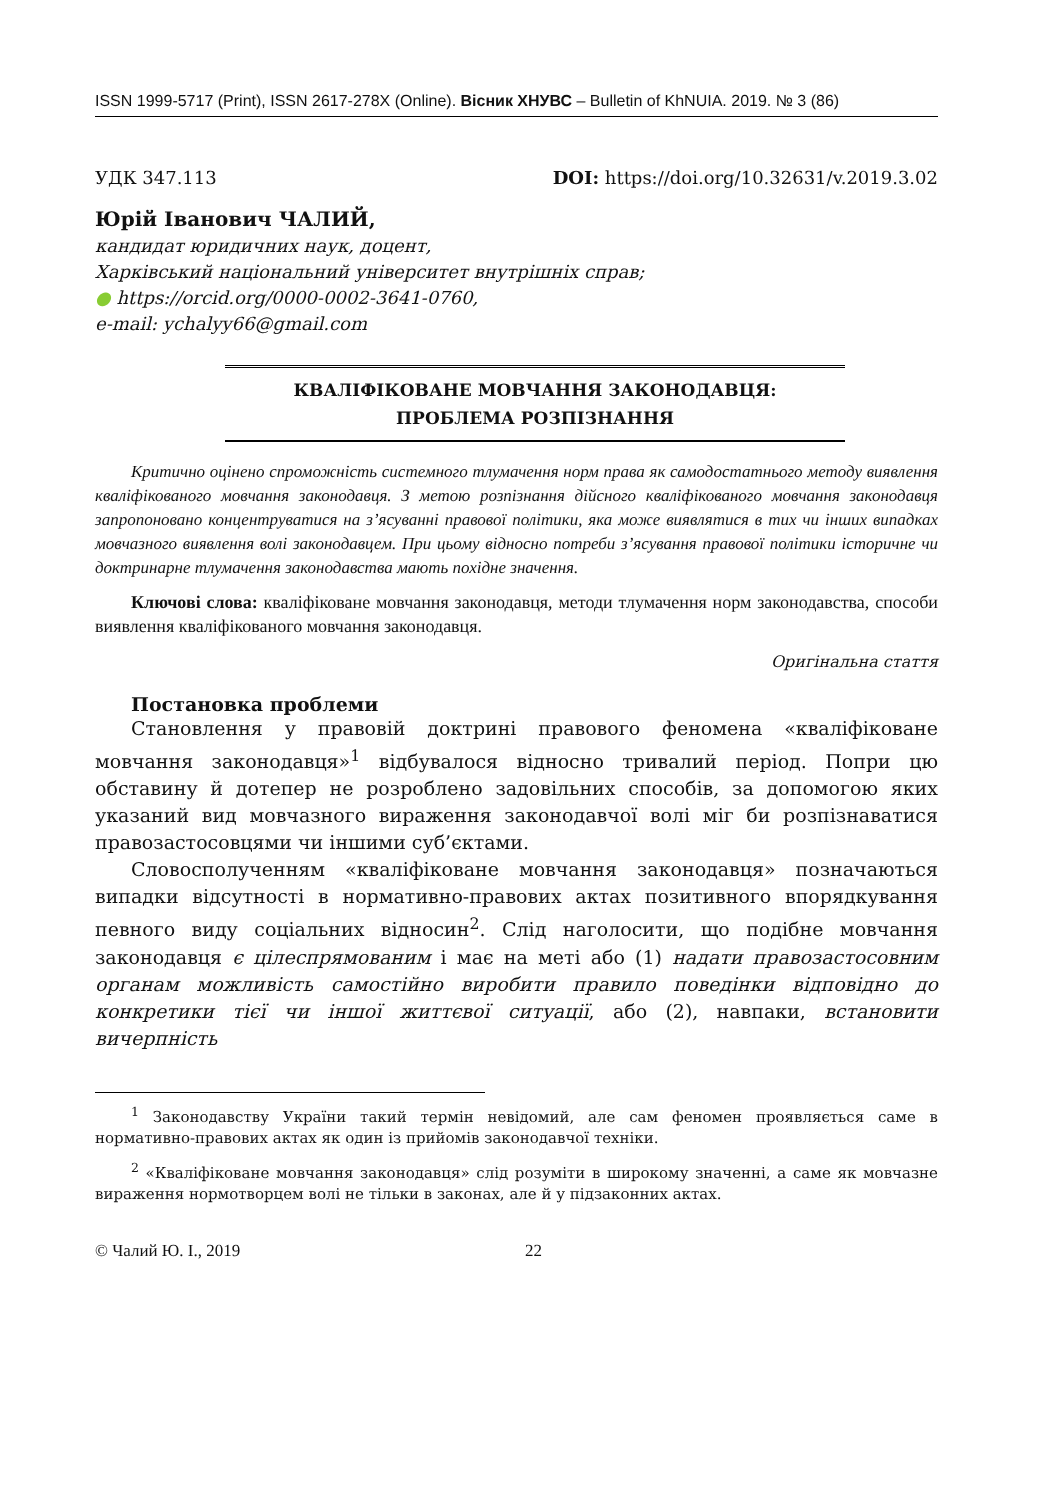ISSN 1999-5717 (Print), ISSN 2617-278X (Online). Вісник ХНУВС – Bulletin of KhNUIA. 2019. № 3 (86)
УДК 347.113 DOI: https://doi.org/10.32631/v.2019.3.02
Юрій Іванович ЧАЛИЙ,
кандидат юридичних наук, доцент,
Харківський національний університет внутрішніх справ;
● https://orcid.org/0000-0002-3641-0760,
e-mail: ychalyy66@gmail.com
КВАЛІФІКОВАНЕ МОВЧАННЯ ЗАКОНОДАВЦЯ:
ПРОБЛЕМА РОЗПІЗНАННЯ
Критично оцінено спроможність системного тлумачення норм права як самодостатнього методу виявлення кваліфікованого мовчання законодавця. З метою розпізнання дійсного кваліфікованого мовчання законодавця запропоновано концентруватися на з’ясуванні правової політики, яка може виявлятися в тих чи інших випадках мовчазного виявлення волі законодавцем. При цьому відносно потреби з’ясування правової політики історичне чи доктринарне тлумачення законодавства мають похідне значення.
Ключові слова: кваліфіковане мовчання законодавця, методи тлумачення норм законодавства, способи виявлення кваліфікованого мовчання законодавця.
Оригінальна стаття
Постановка проблеми
Становлення у правовій доктрині правового феномена «кваліфіковане мовчання законодавця»<sup>1</sup> відбувалося відносно тривалий період. Попри цю обставину й дотепер не розроблено задовільних способів, за допомогою яких указаний вид мовчазного вираження законодавчої волі міг би розпізнаватися правозастосовцями чи іншими суб’єктами.
Словосполученням «кваліфіковане мовчання законодавця» позначаються випадки відсутності в нормативно-правових актах позитивного впорядкування певного виду соціальних відносин<sup>2</sup>. Слід наголосити, що подібне мовчання законодавця є цілеспрямованим і має на меті або (1) надати правозастосовним органам можливість самостійно виробити правило поведінки відповідно до конкретики тієї чи іншої життєвої ситуації, або (2), навпаки, встановити вичерпність
<sup>1</sup> Законодавству України такий термін невідомий, але сам феномен проявляється саме в нормативно-правових актах як один із прийомів законодавчої техніки.
<sup>2</sup> «Кваліфіковане мовчання законодавця» слід розуміти в широкому значенні, а саме як мовчазне вираження нормотворцем волі не тільки в законах, але й у підзаконних актах.
© Чалий Ю. І., 2019 22